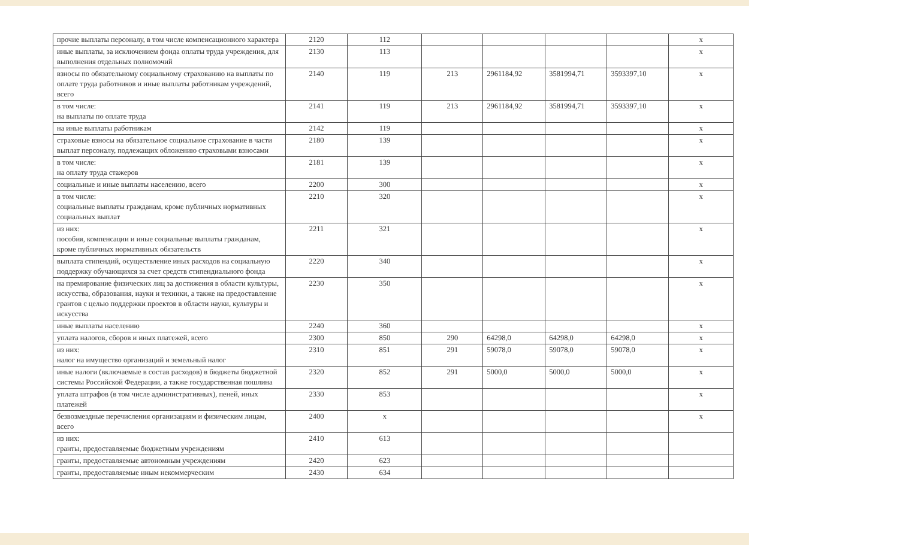| прочие выплаты персоналу, в том числе компенсационного характера | 2120 | 112 | | | | | x |
| иные выплаты, за исключением фонда оплаты труда учреждения, для выполнения отдельных полномочий | 2130 | 113 | | | | | x |
| взносы по обязательному социальному страхованию на выплаты по оплате труда работников и иные выплаты работникам учреждений, всего | 2140 | 119 | 213 | 2961184,92 | 3581994,71 | 3593397,10 | x |
| в том числе: на выплаты по оплате труда | 2141 | 119 | 213 | 2961184,92 | 3581994,71 | 3593397,10 | x |
| на иные выплаты работникам | 2142 | 119 | | | | | x |
| страховые взносы на обязательное социальное страхование в части выплат персоналу, подлежащих обложению страховыми взносами | 2180 | 139 | | | | | x |
| в том числе: на оплату труда стажеров | 2181 | 139 | | | | | x |
| социальные и иные выплаты населению, всего | 2200 | 300 | | | | | x |
| в том числе: социальные выплаты гражданам, кроме публичных нормативных социальных выплат | 2210 | 320 | | | | | x |
| из них: пособия, компенсации и иные социальные выплаты гражданам, кроме публичных нормативных обязательств | 2211 | 321 | | | | | x |
| выплата стипендий, осуществление иных расходов на социальную поддержку обучающихся за счет средств стипендиального фонда | 2220 | 340 | | | | | x |
| на премирование физических лиц за достижения в области культуры, искусства, образования, науки и техники, а также на предоставление грантов с целью поддержки проектов в области науки, культуры и искусства | 2230 | 350 | | | | | x |
| иные выплаты населению | 2240 | 360 | | | | | x |
| уплата налогов, сборов и иных платежей, всего | 2300 | 850 | 290 | 64298,0 | 64298,0 | 64298,0 | x |
| из них: налог на имущество организаций и земельный налог | 2310 | 851 | 291 | 59078,0 | 59078,0 | 59078,0 | x |
| иные налоги (включаемые в состав расходов) в бюджеты бюджетной системы Российской Федерации, а также государственная пошлина | 2320 | 852 | 291 | 5000,0 | 5000,0 | 5000,0 | x |
| уплата штрафов (в том числе административных), пеней, иных платежей | 2330 | 853 | | | | | x |
| безвозмездные перечисления организациям и физическим лицам, всего | 2400 | x | | | | | x |
| из них: гранты, предоставляемые бюджетным учреждениям | 2410 | 613 | | | | | |
| гранты, предоставляемые автономным учреждениям | 2420 | 623 | | | | | |
| гранты, предоставляемые иным некоммерческим | 2430 | 634 | | | | | |